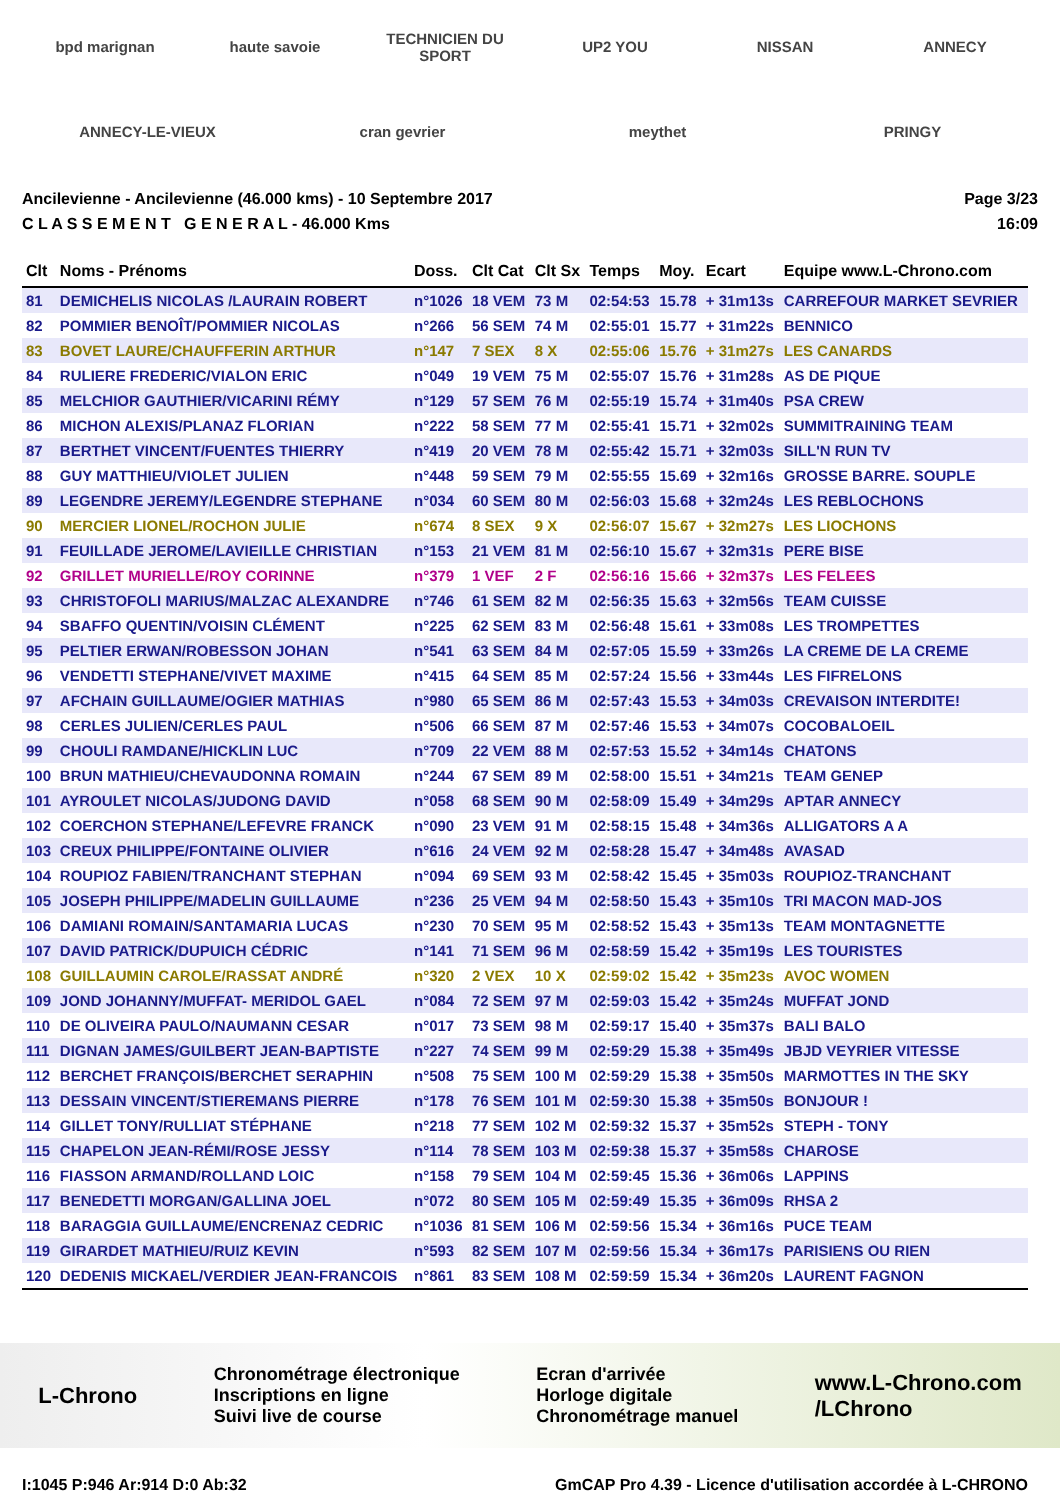bpd marignan
haute savoie
TECHNICIEN DU SPORT
UP2 YOU
NISSAN
ANNECY
ANNECY-LE-VIEUX
cran gevrier
meythet
PRINGY
Ancilevienne - Ancilevienne (46.000 kms) - 10 Septembre 2017
C L A S S E M E N T G E N E R A L - 46.000 Kms
Page 3/23
16:09
| Clt | Noms - Prénoms | Doss. | Clt Cat | Clt Sx | Temps | Moy. | Ecart | Equipe www.L-Chrono.com |
| --- | --- | --- | --- | --- | --- | --- | --- | --- |
| 81 | DEMICHELIS NICOLAS /LAURAIN ROBERT | n°1026 | 18 VEM | 73 M | 02:54:53 | 15.78 | + 31m13s | CARREFOUR MARKET SEVRIER |
| 82 | POMMIER BENOÎT/POMMIER NICOLAS | n°266 | 56 SEM | 74 M | 02:55:01 | 15.77 | + 31m22s | BENNICO |
| 83 | BOVET LAURE/CHAUFFERIN ARTHUR | n°147 | 7 SEX | 8 X | 02:55:06 | 15.76 | + 31m27s | LES CANARDS |
| 84 | RULIERE FREDERIC/VIALON ERIC | n°049 | 19 VEM | 75 M | 02:55:07 | 15.76 | + 31m28s | AS DE PIQUE |
| 85 | MELCHIOR GAUTHIER/VICARINI RÉMY | n°129 | 57 SEM | 76 M | 02:55:19 | 15.74 | + 31m40s | PSA CREW |
| 86 | MICHON ALEXIS/PLANAZ FLORIAN | n°222 | 58 SEM | 77 M | 02:55:41 | 15.71 | + 32m02s | SUMMITRAINING TEAM |
| 87 | BERTHET VINCENT/FUENTES THIERRY | n°419 | 20 VEM | 78 M | 02:55:42 | 15.71 | + 32m03s | SILL'N RUN TV |
| 88 | GUY MATTHIEU/VIOLET JULIEN | n°448 | 59 SEM | 79 M | 02:55:55 | 15.69 | + 32m16s | GROSSE BARRE. SOUPLE |
| 89 | LEGENDRE JEREMY/LEGENDRE STEPHANE | n°034 | 60 SEM | 80 M | 02:56:03 | 15.68 | + 32m24s | LES REBLOCHONS |
| 90 | MERCIER LIONEL/ROCHON JULIE | n°674 | 8 SEX | 9 X | 02:56:07 | 15.67 | + 32m27s | LES LIOCHONS |
| 91 | FEUILLADE JEROME/LAVIEILLE CHRISTIAN | n°153 | 21 VEM | 81 M | 02:56:10 | 15.67 | + 32m31s | PERE BISE |
| 92 | GRILLET MURIELLE/ROY CORINNE | n°379 | 1 VEF | 2 F | 02:56:16 | 15.66 | + 32m37s | LES FELEES |
| 93 | CHRISTOFOLI MARIUS/MALZAC ALEXANDRE | n°746 | 61 SEM | 82 M | 02:56:35 | 15.63 | + 32m56s | TEAM CUISSE |
| 94 | SBAFFO QUENTIN/VOISIN CLÉMENT | n°225 | 62 SEM | 83 M | 02:56:48 | 15.61 | + 33m08s | LES TROMPETTES |
| 95 | PELTIER ERWAN/ROBESSON JOHAN | n°541 | 63 SEM | 84 M | 02:57:05 | 15.59 | + 33m26s | LA CREME DE LA CREME |
| 96 | VENDETTI STEPHANE/VIVET MAXIME | n°415 | 64 SEM | 85 M | 02:57:24 | 15.56 | + 33m44s | LES FIFRELONS |
| 97 | AFCHAIN GUILLAUME/OGIER MATHIAS | n°980 | 65 SEM | 86 M | 02:57:43 | 15.53 | + 34m03s | CREVAISON INTERDITE! |
| 98 | CERLES JULIEN/CERLES PAUL | n°506 | 66 SEM | 87 M | 02:57:46 | 15.53 | + 34m07s | COCOBALOEIL |
| 99 | CHOULI RAMDANE/HICKLIN LUC | n°709 | 22 VEM | 88 M | 02:57:53 | 15.52 | + 34m14s | CHATONS |
| 100 | BRUN MATHIEU/CHEVAUDONNA ROMAIN | n°244 | 67 SEM | 89 M | 02:58:00 | 15.51 | + 34m21s | TEAM GENEP |
| 101 | AYROULET NICOLAS/JUDONG DAVID | n°058 | 68 SEM | 90 M | 02:58:09 | 15.49 | + 34m29s | APTAR ANNECY |
| 102 | COERCHON STEPHANE/LEFEVRE FRANCK | n°090 | 23 VEM | 91 M | 02:58:15 | 15.48 | + 34m36s | ALLIGATORS A A |
| 103 | CREUX PHILIPPE/FONTAINE OLIVIER | n°616 | 24 VEM | 92 M | 02:58:28 | 15.47 | + 34m48s | AVASAD |
| 104 | ROUPIOZ FABIEN/TRANCHANT STEPHAN | n°094 | 69 SEM | 93 M | 02:58:42 | 15.45 | + 35m03s | ROUPIOZ-TRANCHANT |
| 105 | JOSEPH PHILIPPE/MADELIN GUILLAUME | n°236 | 25 VEM | 94 M | 02:58:50 | 15.43 | + 35m10s | TRI MACON MAD-JOS |
| 106 | DAMIANI ROMAIN/SANTAMARIA LUCAS | n°230 | 70 SEM | 95 M | 02:58:52 | 15.43 | + 35m13s | TEAM MONTAGNETTE |
| 107 | DAVID PATRICK/DUPUICH CÉDRIC | n°141 | 71 SEM | 96 M | 02:58:59 | 15.42 | + 35m19s | LES TOURISTES |
| 108 | GUILLAUMIN CAROLE/RASSAT ANDRÉ | n°320 | 2 VEX | 10 X | 02:59:02 | 15.42 | + 35m23s | AVOC WOMEN |
| 109 | JOND JOHANNY/MUFFAT- MERIDOL GAEL | n°084 | 72 SEM | 97 M | 02:59:03 | 15.42 | + 35m24s | MUFFAT JOND |
| 110 | DE OLIVEIRA PAULO/NAUMANN CESAR | n°017 | 73 SEM | 98 M | 02:59:17 | 15.40 | + 35m37s | BALI BALO |
| 111 | DIGNAN JAMES/GUILBERT JEAN-BAPTISTE | n°227 | 74 SEM | 99 M | 02:59:29 | 15.38 | + 35m49s | JBJD VEYRIER VITESSE |
| 112 | BERCHET FRANÇOIS/BERCHET SERAPHIN | n°508 | 75 SEM | 100 M | 02:59:29 | 15.38 | + 35m50s | MARMOTTES IN THE SKY |
| 113 | DESSAIN VINCENT/STIEREMANS PIERRE | n°178 | 76 SEM | 101 M | 02:59:30 | 15.38 | + 35m50s | BONJOUR ! |
| 114 | GILLET TONY/RULLIAT STÉPHANE | n°218 | 77 SEM | 102 M | 02:59:32 | 15.37 | + 35m52s | STEPH - TONY |
| 115 | CHAPELON JEAN-RÉMI/ROSE JESSY | n°114 | 78 SEM | 103 M | 02:59:38 | 15.37 | + 35m58s | CHAROSE |
| 116 | FIASSON ARMAND/ROLLAND LOIC | n°158 | 79 SEM | 104 M | 02:59:45 | 15.36 | + 36m06s | LAPPINS |
| 117 | BENEDETTI MORGAN/GALLINA JOEL | n°072 | 80 SEM | 105 M | 02:59:49 | 15.35 | + 36m09s | RHSA 2 |
| 118 | BARAGGIA GUILLAUME/ENCRENAZ CEDRIC | n°1036 | 81 SEM | 106 M | 02:59:56 | 15.34 | + 36m16s | PUCE TEAM |
| 119 | GIRARDET MATHIEU/RUIZ KEVIN | n°593 | 82 SEM | 107 M | 02:59:56 | 15.34 | + 36m17s | PARISIENS OU RIEN |
| 120 | DEDENIS MICKAEL/VERDIER JEAN-FRANCOIS | n°861 | 83 SEM | 108 M | 02:59:59 | 15.34 | + 36m20s | LAURENT FAGNON |
L-Chrono
Chronométrage électronique
Inscriptions en ligne
Suivi live de course
Ecran d'arrivée
Horloge digitale
Chronométrage manuel
www.L-Chrono.com
/LChrono
I:1045 P:946 Ar:914 D:0 Ab:32 GmCAP Pro 4.39 - Licence d'utilisation accordée à L-CHRONO